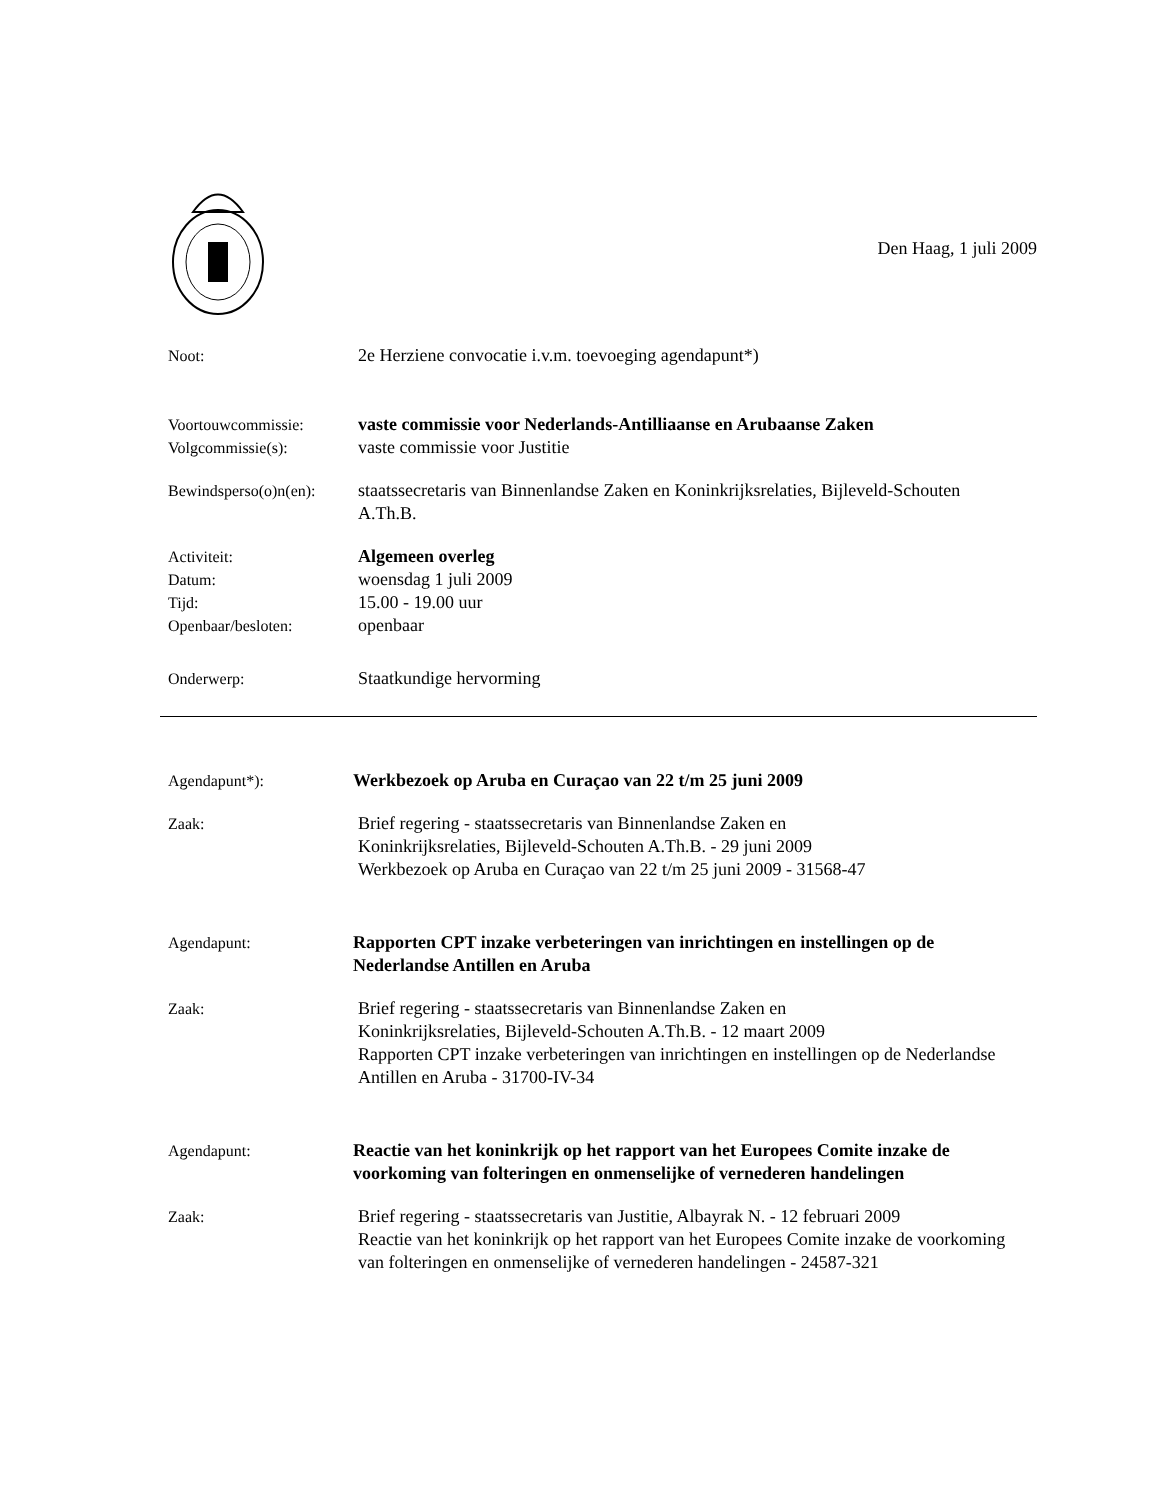Den Haag, 1 juli 2009
Noot: 2e Herziene convocatie i.v.m. toevoeging agendapunt*)
Voortouwcommissie:
Volgcommissie(s):
vaste commissie voor Nederlands-Antilliaanse en Arubaanse Zaken
vaste commissie voor Justitie
Bewindsperso(o)n(en):
staatssecretaris van Binnenlandse Zaken en Koninkrijksrelaties, Bijleveld-Schouten A.Th.B.
Activiteit:
Datum:
Tijd:
Openbaar/besloten:
Algemeen overleg
woensdag 1 juli 2009
15.00 - 19.00 uur
openbaar
Onderwerp: Staatkundige hervorming
Agendapunt*): Werkbezoek op Aruba en Curaçao van 22 t/m 25 juni 2009
Zaak: Brief regering - staatssecretaris van Binnenlandse Zaken en
Koninkrijksrelaties, Bijleveld-Schouten A.Th.B. - 29 juni 2009
Werkbezoek op Aruba en Curaçao van 22 t/m 25 juni 2009 - 31568-47
Agendapunt: Rapporten CPT inzake verbeteringen van inrichtingen en instellingen op de Nederlandse Antillen en Aruba
Zaak: Brief regering - staatssecretaris van Binnenlandse Zaken en
Koninkrijksrelaties, Bijleveld-Schouten A.Th.B. - 12 maart 2009
Rapporten CPT inzake verbeteringen van inrichtingen en instellingen op de Nederlandse Antillen en Aruba - 31700-IV-34
Agendapunt: Reactie van het koninkrijk op het rapport van het Europees Comite inzake de voorkoming van folteringen en onmenselijke of vernederen handelingen
Zaak: Brief regering - staatssecretaris van Justitie, Albayrak N. - 12 februari 2009
Reactie van het koninkrijk op het rapport van het Europees Comite inzake de voorkoming van folteringen en onmenselijke of vernederen handelingen - 24587-321